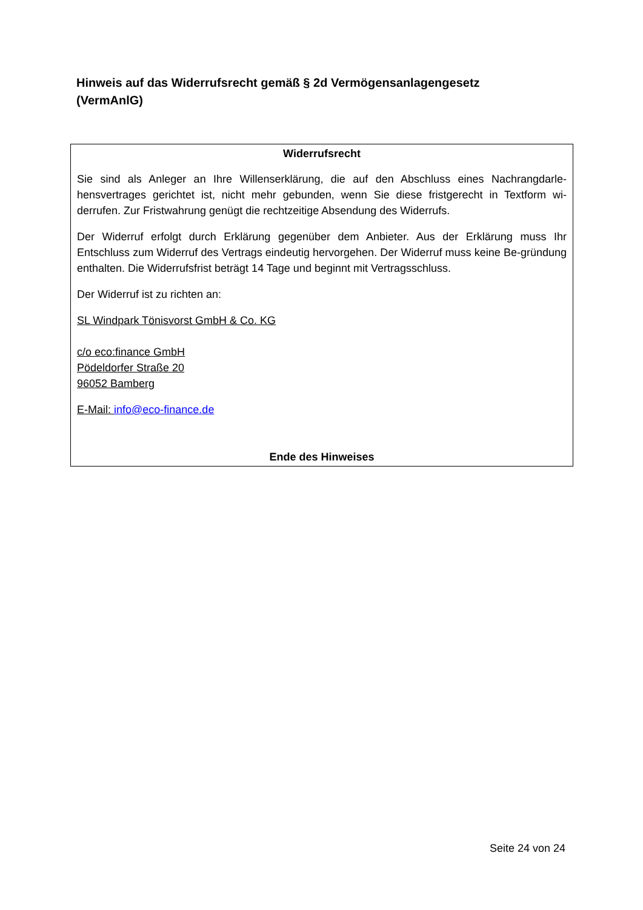Hinweis auf das Widerrufsrecht gemäß § 2d Vermögensanlagengesetz (VermAnlG)
Widerrufsrecht
Sie sind als Anleger an Ihre Willenserklärung, die auf den Abschluss eines Nachrangdarle-hensvertrages gerichtet ist, nicht mehr gebunden, wenn Sie diese fristgerecht in Textform wi-derrufen. Zur Fristwahrung genügt die rechtzeitige Absendung des Widerrufs.
Der Widerruf erfolgt durch Erklärung gegenüber dem Anbieter. Aus der Erklärung muss Ihr Entschluss zum Widerruf des Vertrags eindeutig hervorgehen. Der Widerruf muss keine Be-gründung enthalten. Die Widerrufsfrist beträgt 14 Tage und beginnt mit Vertragsschluss.
Der Widerruf ist zu richten an:
SL Windpark Tönisvorst GmbH & Co. KG
c/o eco:finance GmbH
Pödeldorfer Straße 20
96052 Bamberg
E-Mail: info@eco-finance.de
Ende des Hinweises
Seite 24 von 24